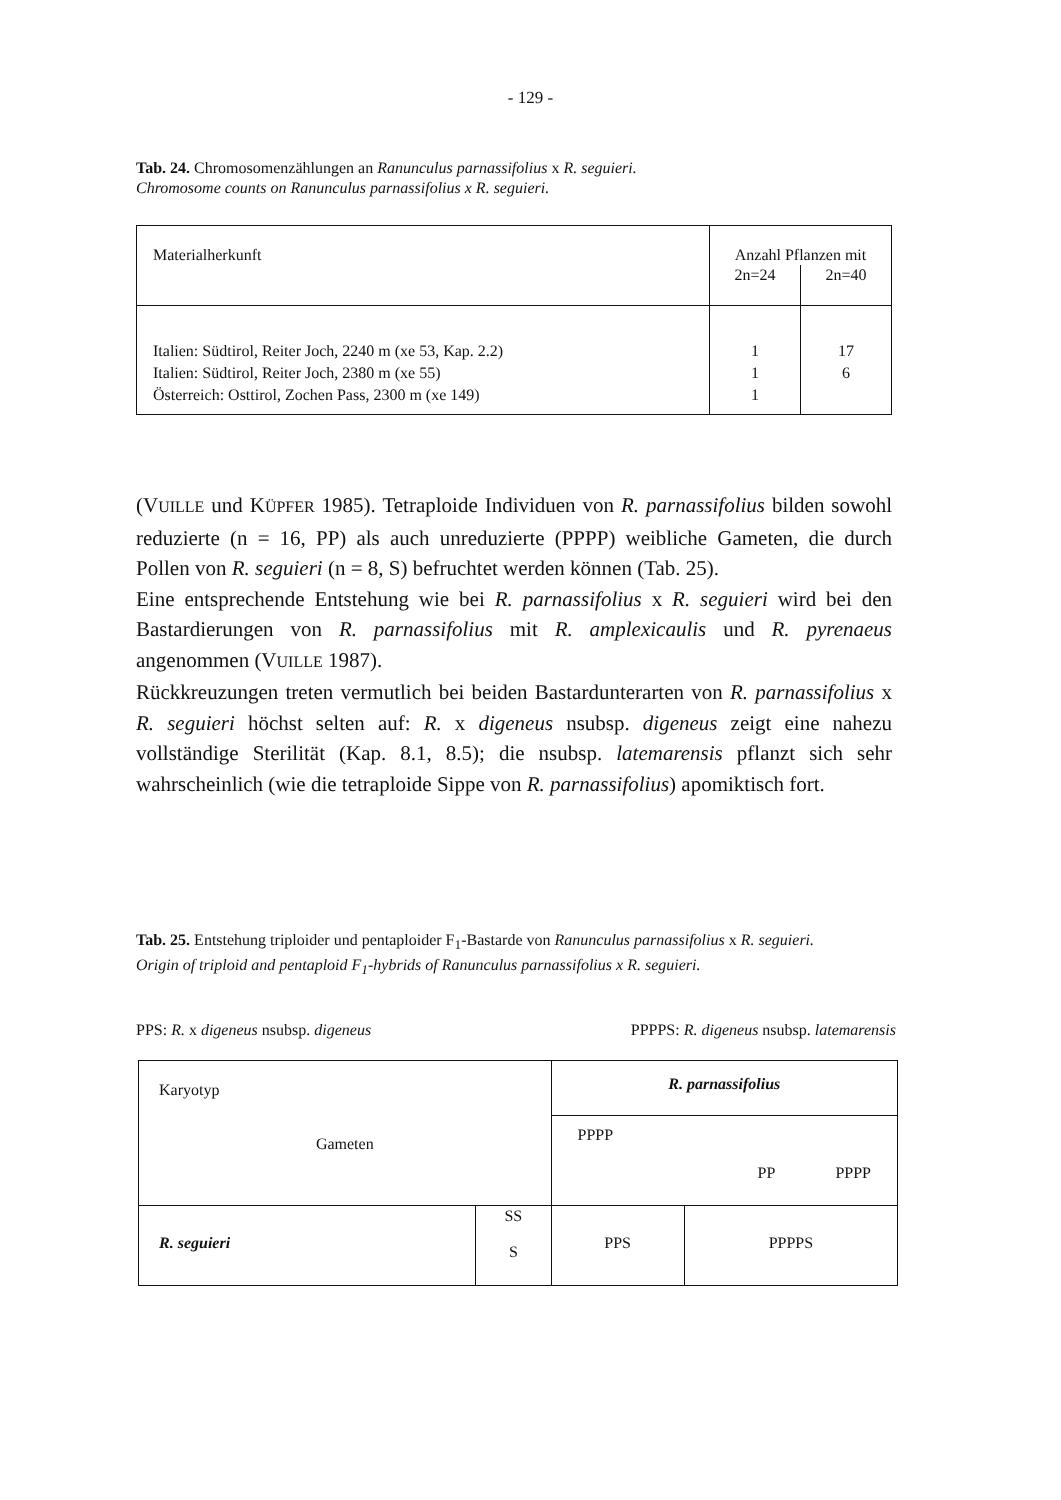- 129 -
Tab. 24. Chromosomenzählungen an Ranunculus parnassifolius x R. seguieri.
Chromosome counts on Ranunculus parnassifolius x R. seguieri.
| Materialherkunft | Anzahl Pflanzen mit | |
| --- | --- | --- |
| | 2n=24 | 2n=40 |
| Italien: Südtirol, Reiter Joch, 2240 m (xe 53, Kap. 2.2) Italien: Südtirol, Reiter Joch, 2380 m (xe 55) Österreich: Osttirol, Zochen Pass, 2300 m (xe 149) | 1 1 1 | 17 6 |
(VUILLE und KÜPFER 1985). Tetraploide Individuen von R. parnassifolius bilden sowohl reduzierte (n = 16, PP) als auch unreduzierte (PPPP) weibliche Gameten, die durch Pollen von R. seguieri (n = 8, S) befruchtet werden können (Tab. 25).
Eine entsprechende Entstehung wie bei R. parnassifolius x R. seguieri wird bei den Bastardierungen von R. parnassifolius mit R. amplexicaulis und R. pyrenaeus angenommen (VUILLE 1987).
Rückkreuzungen treten vermutlich bei beiden Bastardunterarten von R. parnassifolius x R. seguieri höchst selten auf: R. x digeneus nsubsp. digeneus zeigt eine nahezu vollständige Sterilität (Kap. 8.1, 8.5); die nsubsp. latemarensis pflanzt sich sehr wahrscheinlich (wie die tetraploide Sippe von R. parnassifolius) apomiktisch fort.
Tab. 25. Entstehung triploider und pentaploider F<sub>1</sub>-Bastarde von Ranunculus parnassifolius x R. seguieri.
Origin of triploid and pentaploid F<sub>1</sub>-hybrids of Ranunculus parnassifolius x R. seguieri.
PPS: R. x digeneus nsubsp. digeneus PPPPS: R. digeneus nsubsp. latemarensis
| Karyotyp Gameten | | R. parnassifolius | |
| | | PPPP PP PPPP | |
| R. seguieri | SS S | PPS | PPPPS |